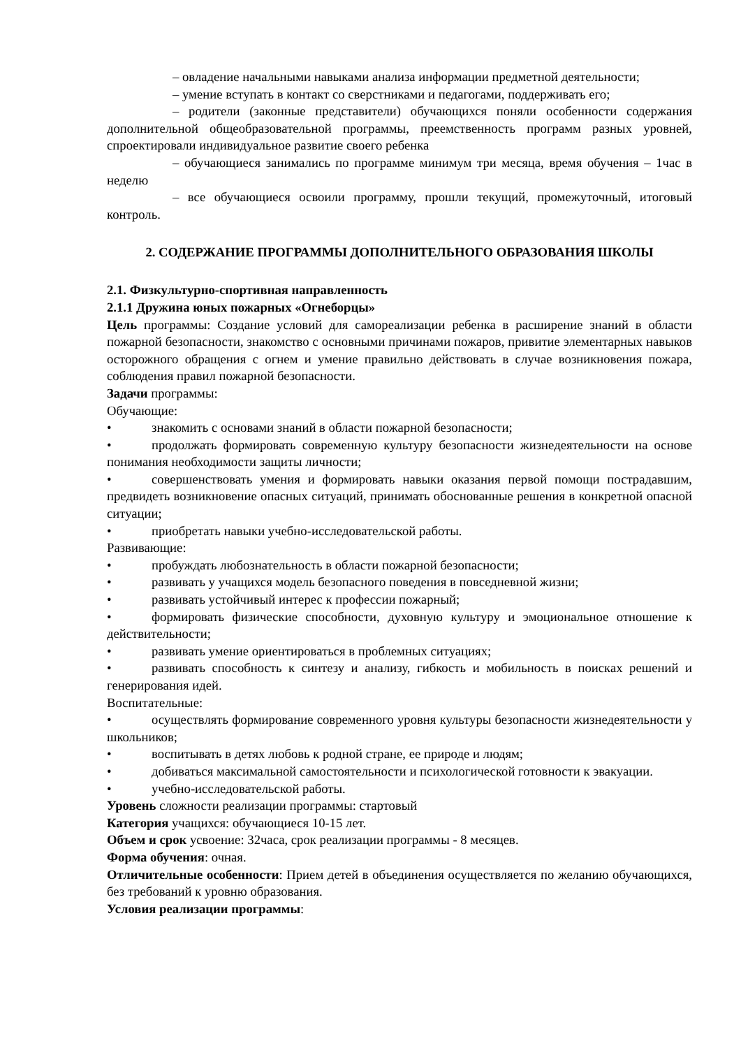– овладение начальными навыками анализа информации предметной деятельности;
– умение вступать в контакт со сверстниками и педагогами, поддерживать его;
– родители (законные представители) обучающихся поняли особенности содержания дополнительной общеобразовательной программы, преемственность программ разных уровней, спроектировали индивидуальное развитие своего ребенка
– обучающиеся занимались по программе минимум три месяца, время обучения – 1час в неделю
– все обучающиеся освоили программу, прошли текущий, промежуточный, итоговый контроль.
2. СОДЕРЖАНИЕ ПРОГРАММЫ ДОПОЛНИТЕЛЬНОГО ОБРАЗОВАНИЯ ШКОЛЫ
2.1. Физкультурно-спортивная направленность
2.1.1 Дружина юных пожарных «Огнеборцы»
Цель программы: Создание условий для самореализации ребенка в расширение знаний в области пожарной безопасности, знакомство с основными причинами пожаров, привитие элементарных навыков осторожного обращения с огнем и умение правильно действовать в случае возникновения пожара, соблюдения правил пожарной безопасности.
Задачи программы:
Обучающие:
• знакомить с основами знаний в области пожарной безопасности;
• продолжать формировать современную культуру безопасности жизнедеятельности на основе понимания необходимости защиты личности;
• совершенствовать умения и формировать навыки оказания первой помощи пострадавшим, предвидеть возникновение опасных ситуаций, принимать обоснованные решения в конкретной опасной ситуации;
• приобретать навыки учебно-исследовательской работы.
Развивающие:
• пробуждать любознательность в области пожарной безопасности;
• развивать у учащихся модель безопасного поведения в повседневной жизни;
• развивать устойчивый интерес к профессии пожарный;
• формировать физические способности, духовную культуру и эмоциональное отношение к действительности;
• развивать умение ориентироваться в проблемных ситуациях;
• развивать способность к синтезу и анализу, гибкость и мобильность в поисках решений и генерирования идей.
Воспитательные:
• осуществлять формирование современного уровня культуры безопасности жизнедеятельности у школьников;
• воспитывать в детях любовь к родной стране, ее природе и людям;
• добиваться максимальной самостоятельности и психологической готовности к эвакуации.
• учебно-исследовательской работы.
Уровень сложности реализации программы: стартовый
Категория учащихся: обучающиеся 10-15 лет.
Объем и срок усвоение: 32часа, срок реализации программы - 8 месяцев.
Форма обучения: очная.
Отличительные особенности: Прием детей в объединения осуществляется по желанию обучающихся, без требований к уровню образования.
Условия реализации программы: